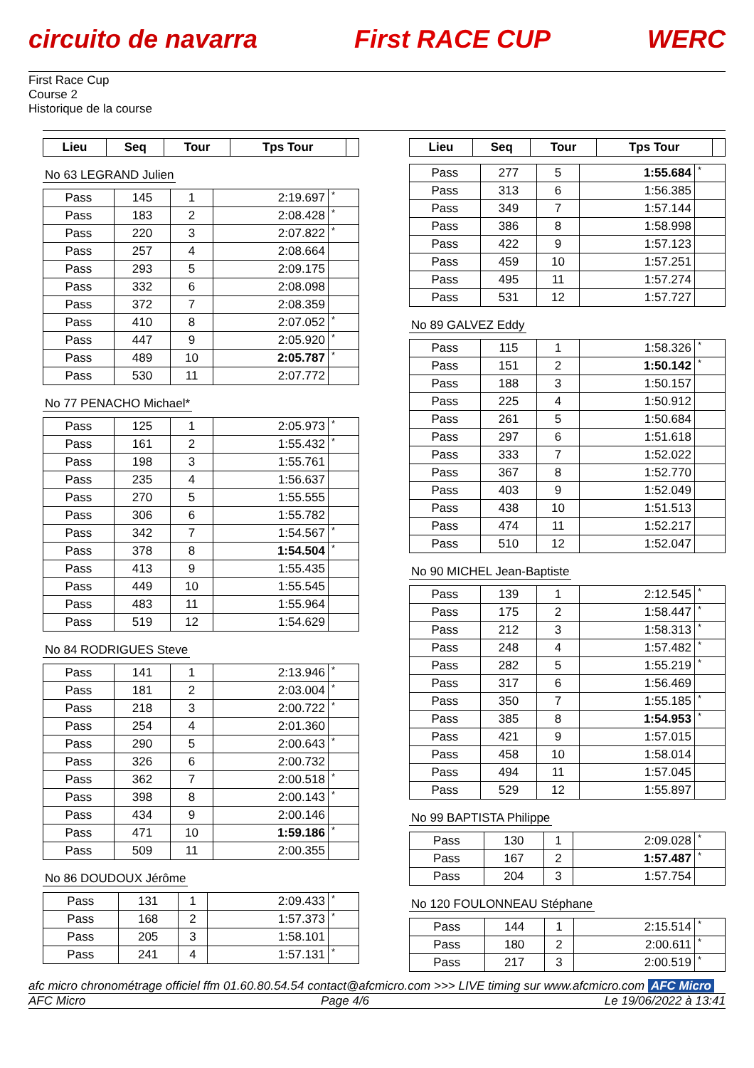circuito de navarra First RACE CUP WERC
First Race Cup
Course 2
Historique de la course
| Lieu | Seq | Tour | Tps Tour | |
| --- | --- | --- | --- | --- |
No 63 LEGRAND Julien
| Pass | 145 | 1 | 2:19.697 | * |
| Pass | 183 | 2 | 2:08.428 | * |
| Pass | 220 | 3 | 2:07.822 | * |
| Pass | 257 | 4 | 2:08.664 | |
| Pass | 293 | 5 | 2:09.175 | |
| Pass | 332 | 6 | 2:08.098 | |
| Pass | 372 | 7 | 2:08.359 | |
| Pass | 410 | 8 | 2:07.052 | * |
| Pass | 447 | 9 | 2:05.920 | * |
| Pass | 489 | 10 | 2:05.787 | * |
| Pass | 530 | 11 | 2:07.772 | |
No 77 PENACHO Michael*
| Pass | 125 | 1 | 2:05.973 | * |
| Pass | 161 | 2 | 1:55.432 | * |
| Pass | 198 | 3 | 1:55.761 | |
| Pass | 235 | 4 | 1:56.637 | |
| Pass | 270 | 5 | 1:55.555 | |
| Pass | 306 | 6 | 1:55.782 | |
| Pass | 342 | 7 | 1:54.567 | * |
| Pass | 378 | 8 | 1:54.504 | * |
| Pass | 413 | 9 | 1:55.435 | |
| Pass | 449 | 10 | 1:55.545 | |
| Pass | 483 | 11 | 1:55.964 | |
| Pass | 519 | 12 | 1:54.629 | |
No 84 RODRIGUES Steve
| Pass | 141 | 1 | 2:13.946 | * |
| Pass | 181 | 2 | 2:03.004 | * |
| Pass | 218 | 3 | 2:00.722 | * |
| Pass | 254 | 4 | 2:01.360 | |
| Pass | 290 | 5 | 2:00.643 | * |
| Pass | 326 | 6 | 2:00.732 | |
| Pass | 362 | 7 | 2:00.518 | * |
| Pass | 398 | 8 | 2:00.143 | * |
| Pass | 434 | 9 | 2:00.146 | |
| Pass | 471 | 10 | 1:59.186 | * |
| Pass | 509 | 11 | 2:00.355 | |
No 86 DOUDOUX Jérôme
| Pass | 131 | 1 | 2:09.433 | * |
| Pass | 168 | 2 | 1:57.373 | * |
| Pass | 205 | 3 | 1:58.101 | |
| Pass | 241 | 4 | 1:57.131 | * |
| Lieu | Seq | Tour | Tps Tour | |
| --- | --- | --- | --- | --- |
| Pass | 277 | 5 | 1:55.684 | * |
| Pass | 313 | 6 | 1:56.385 | |
| Pass | 349 | 7 | 1:57.144 | |
| Pass | 386 | 8 | 1:58.998 | |
| Pass | 422 | 9 | 1:57.123 | |
| Pass | 459 | 10 | 1:57.251 | |
| Pass | 495 | 11 | 1:57.274 | |
| Pass | 531 | 12 | 1:57.727 | |
No 89 GALVEZ Eddy
| Pass | 115 | 1 | 1:58.326 | * |
| Pass | 151 | 2 | 1:50.142 | * |
| Pass | 188 | 3 | 1:50.157 | |
| Pass | 225 | 4 | 1:50.912 | |
| Pass | 261 | 5 | 1:50.684 | |
| Pass | 297 | 6 | 1:51.618 | |
| Pass | 333 | 7 | 1:52.022 | |
| Pass | 367 | 8 | 1:52.770 | |
| Pass | 403 | 9 | 1:52.049 | |
| Pass | 438 | 10 | 1:51.513 | |
| Pass | 474 | 11 | 1:52.217 | |
| Pass | 510 | 12 | 1:52.047 | |
No 90 MICHEL Jean-Baptiste
| Pass | 139 | 1 | 2:12.545 | * |
| Pass | 175 | 2 | 1:58.447 | * |
| Pass | 212 | 3 | 1:58.313 | * |
| Pass | 248 | 4 | 1:57.482 | * |
| Pass | 282 | 5 | 1:55.219 | * |
| Pass | 317 | 6 | 1:56.469 | |
| Pass | 350 | 7 | 1:55.185 | * |
| Pass | 385 | 8 | 1:54.953 | * |
| Pass | 421 | 9 | 1:57.015 | |
| Pass | 458 | 10 | 1:58.014 | |
| Pass | 494 | 11 | 1:57.045 | |
| Pass | 529 | 12 | 1:55.897 | |
No 99 BAPTISTA Philippe
| Pass | 130 | 1 | 2:09.028 | * |
| Pass | 167 | 2 | 1:57.487 | * |
| Pass | 204 | 3 | 1:57.754 | |
No 120 FOULONNEAU Stéphane
| Pass | 144 | 1 | 2:15.514 | * |
| Pass | 180 | 2 | 2:00.611 | * |
| Pass | 217 | 3 | 2:00.519 | * |
afc micro chronométrage officiel ffm 01.60.80.54.54 contact@afcmicro.com >>> LIVE timing sur www.afcmicro.com AFC Micro
AFC Micro Page 4/6 Le 19/06/2022 à 13:41